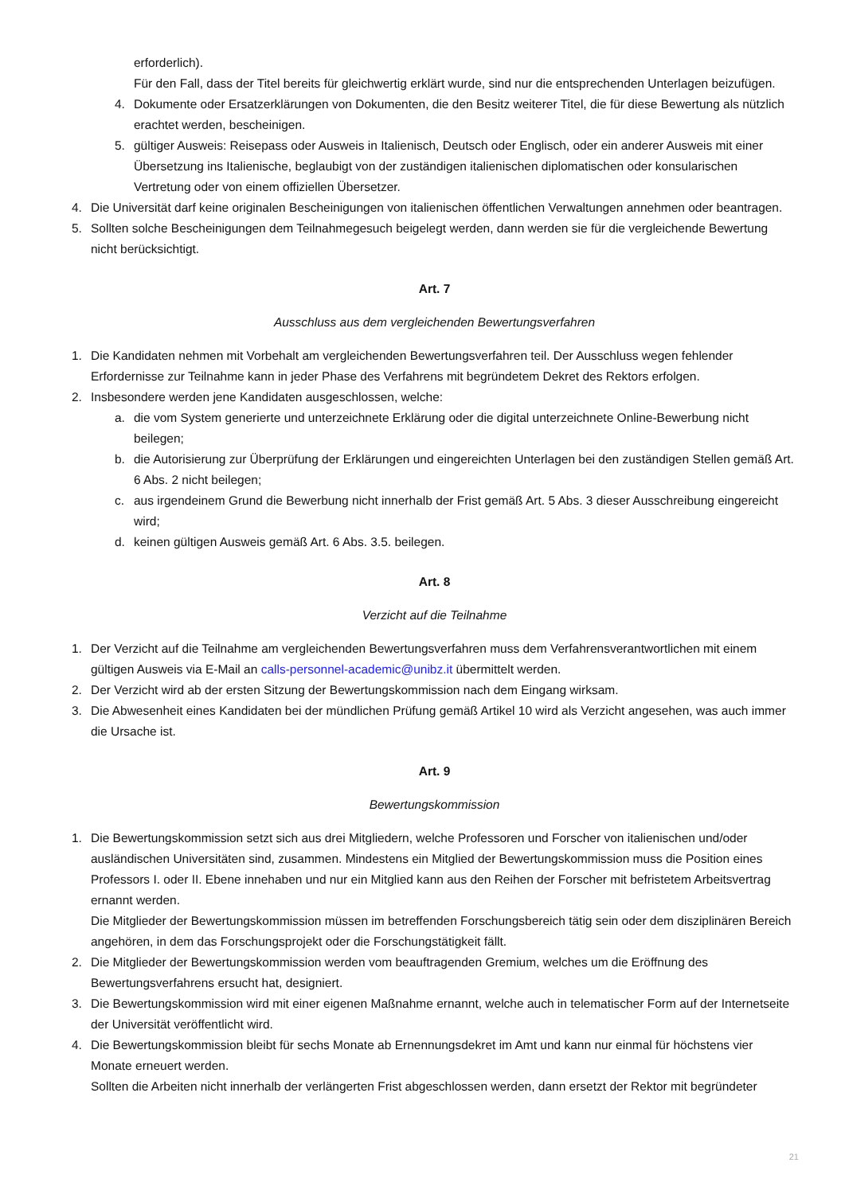erforderlich).
Für den Fall, dass der Titel bereits für gleichwertig erklärt wurde, sind nur die entsprechenden Unterlagen beizufügen.
4. Dokumente oder Ersatzerklärungen von Dokumenten, die den Besitz weiterer Titel, die für diese Bewertung als nützlich erachtet werden, bescheinigen.
5. gültiger Ausweis: Reisepass oder Ausweis in Italienisch, Deutsch oder Englisch, oder ein anderer Ausweis mit einer Übersetzung ins Italienische, beglaubigt von der zuständigen italienischen diplomatischen oder konsularischen Vertretung oder von einem offiziellen Übersetzer.
4. Die Universität darf keine originalen Bescheinigungen von italienischen öffentlichen Verwaltungen annehmen oder beantragen.
5. Sollten solche Bescheinigungen dem Teilnahmegesuch beigelegt werden, dann werden sie für die vergleichende Bewertung nicht berücksichtigt.
Art. 7
Ausschluss aus dem vergleichenden Bewertungsverfahren
1. Die Kandidaten nehmen mit Vorbehalt am vergleichenden Bewertungsverfahren teil. Der Ausschluss wegen fehlender Erfordernisse zur Teilnahme kann in jeder Phase des Verfahrens mit begründetem Dekret des Rektors erfolgen.
2. Insbesondere werden jene Kandidaten ausgeschlossen, welche:
a. die vom System generierte und unterzeichnete Erklärung oder die digital unterzeichnete Online-Bewerbung nicht beilegen;
b. die Autorisierung zur Überprüfung der Erklärungen und eingereichten Unterlagen bei den zuständigen Stellen gemäß Art. 6 Abs. 2 nicht beilegen;
c. aus irgendeinem Grund die Bewerbung nicht innerhalb der Frist gemäß Art. 5 Abs. 3 dieser Ausschreibung eingereicht wird;
d. keinen gültigen Ausweis gemäß Art. 6 Abs. 3.5. beilegen.
Art. 8
Verzicht auf die Teilnahme
1. Der Verzicht auf die Teilnahme am vergleichenden Bewertungsverfahren muss dem Verfahrensverantwortlichen mit einem gültigen Ausweis via E-Mail an calls-personnel-academic@unibz.it übermittelt werden.
2. Der Verzicht wird ab der ersten Sitzung der Bewertungskommission nach dem Eingang wirksam.
3. Die Abwesenheit eines Kandidaten bei der mündlichen Prüfung gemäß Artikel 10 wird als Verzicht angesehen, was auch immer die Ursache ist.
Art. 9
Bewertungskommission
1. Die Bewertungskommission setzt sich aus drei Mitgliedern, welche Professoren und Forscher von italienischen und/oder ausländischen Universitäten sind, zusammen. Mindestens ein Mitglied der Bewertungskommission muss die Position eines Professors I. oder II. Ebene innehaben und nur ein Mitglied kann aus den Reihen der Forscher mit befristetem Arbeitsvertrag ernannt werden.
Die Mitglieder der Bewertungskommission müssen im betreffenden Forschungsbereich tätig sein oder dem disziplinären Bereich angehören, in dem das Forschungsprojekt oder die Forschungstätigkeit fällt.
2. Die Mitglieder der Bewertungskommission werden vom beauftragenden Gremium, welches um die Eröffnung des Bewertungsverfahrens ersucht hat, designiert.
3. Die Bewertungskommission wird mit einer eigenen Maßnahme ernannt, welche auch in telematischer Form auf der Internetseite der Universität veröffentlicht wird.
4. Die Bewertungskommission bleibt für sechs Monate ab Ernennungsdekret im Amt und kann nur einmal für höchstens vier Monate erneuert werden.
Sollten die Arbeiten nicht innerhalb der verlängerten Frist abgeschlossen werden, dann ersetzt der Rektor mit begründeter
21